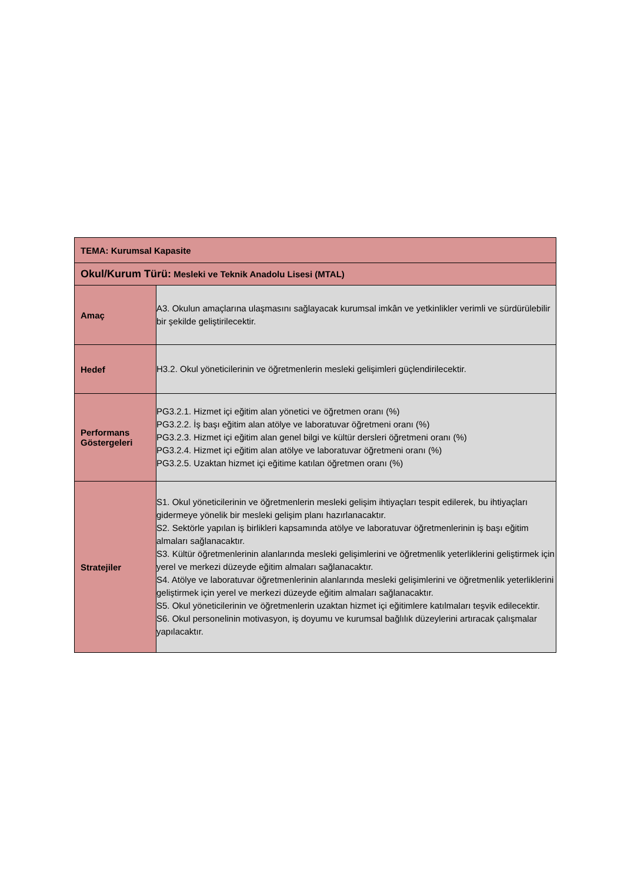| TEMA: Kurumsal Kapasite | |
| Okul/Kurum Türü: Mesleki ve Teknik Anadolu Lisesi (MTAL) | |
| Amaç | A3. Okulun amaçlarına ulaşmasını sağlayacak kurumsal imkân ve yetkinlikler verimli ve sürdürülebilir bir şekilde geliştirilecektir. |
| Hedef | H3.2. Okul yöneticilerinin ve öğretmenlerin mesleki gelişimleri güçlendirilecektir. |
| Performans Göstergeleri | PG3.2.1. Hizmet içi eğitim alan yönetici ve öğretmen oranı (%) PG3.2.2. İş başı eğitim alan atölye ve laboratuvar öğretmeni oranı (%) PG3.2.3. Hizmet içi eğitim alan genel bilgi ve kültür dersleri öğretmeni oranı (%) PG3.2.4. Hizmet içi eğitim alan atölye ve laboratuvar öğretmeni oranı (%) PG3.2.5. Uzaktan hizmet içi eğitime katılan öğretmen oranı (%) |
| Stratejiler | S1. Okul yöneticilerinin ve öğretmenlerin mesleki gelişim ihtiyaçları tespit edilerek, bu ihtiyaçları gidermeye yönelik bir mesleki gelişim planı hazırlanacaktır. S2. Sektörle yapılan iş birlikleri kapsamında atölye ve laboratuvar öğretmenlerinin iş başı eğitim almaları sağlanacaktır. S3. Kültür öğretmenlerinin alanlarında mesleki gelişimlerini ve öğretmenlik yeterliklerini geliştirmek için yerel ve merkezi düzeyde eğitim almaları sağlanacaktır. S4. Atölye ve laboratuvar öğretmenlerinin alanlarında mesleki gelişimlerini ve öğretmenlik yeterliklerini geliştirmek için yerel ve merkezi düzeyde eğitim almaları sağlanacaktır. S5. Okul yöneticilerinin ve öğretmenlerin uzaktan hizmet içi eğitimlere katılmaları teşvik edilecektir. S6. Okul personelinin motivasyon, iş doyumu ve kurumsal bağlılık düzeylerini artıracak çalışmalar yapılacaktır. |